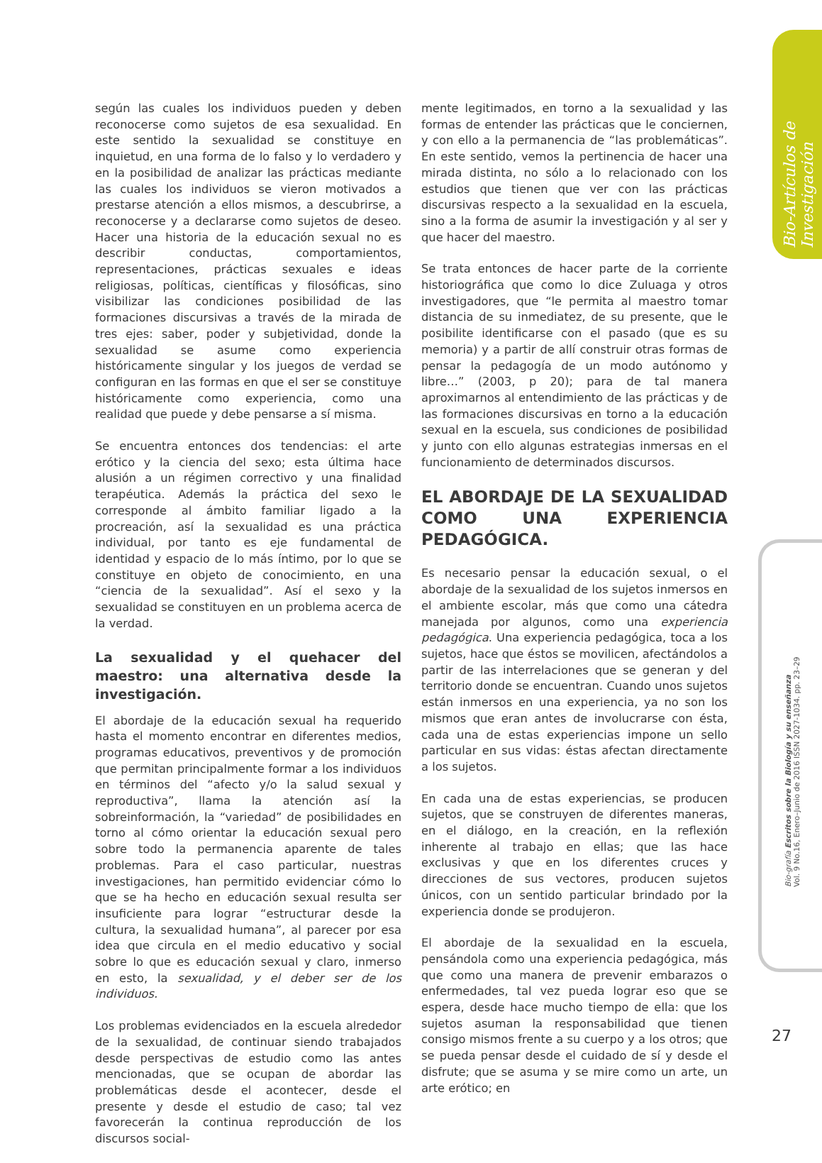Bio-Artículos de Investigación
Bio-grafía Escritos sobre la Biología y su enseñanza
Vol. 9 No.16, Enero–Junio de 2016 ISSN 2027-1034. pp. 23–29
según las cuales los individuos pueden y deben reconocerse como sujetos de esa sexualidad. En este sentido la sexualidad se constituye en inquietud, en una forma de lo falso y lo verdadero y en la posibilidad de analizar las prácticas mediante las cuales los individuos se vieron motivados a prestarse atención a ellos mismos, a descubrirse, a reconocerse y a declararse como sujetos de deseo. Hacer una historia de la educación sexual no es describir conductas, comportamientos, representaciones, prácticas sexuales e ideas religiosas, políticas, científicas y filosóficas, sino visibilizar las condiciones posibilidad de las formaciones discursivas a través de la mirada de tres ejes: saber, poder y subjetividad, donde la sexualidad se asume como experiencia históricamente singular y los juegos de verdad se configuran en las formas en que el ser se constituye históricamente como experiencia, como una realidad que puede y debe pensarse a sí misma.
Se encuentra entonces dos tendencias: el arte erótico y la ciencia del sexo; esta última hace alusión a un régimen correctivo y una finalidad terapéutica. Además la práctica del sexo le corresponde al ámbito familiar ligado a la procreación, así la sexualidad es una práctica individual, por tanto es eje fundamental de identidad y espacio de lo más íntimo, por lo que se constituye en objeto de conocimiento, en una “ciencia de la sexualidad”. Así el sexo y la sexualidad se constituyen en un problema acerca de la verdad.
La sexualidad y el quehacer del maestro: una alternativa desde la investigación.
El abordaje de la educación sexual ha requerido hasta el momento encontrar en diferentes medios, programas educativos, preventivos y de promoción que permitan principalmente formar a los individuos en términos del “afecto y/o la salud sexual y reproductiva”, llama la atención así la sobreinformación, la “variedad” de posibilidades en torno al cómo orientar la educación sexual pero sobre todo la permanencia aparente de tales problemas. Para el caso particular, nuestras investigaciones, han permitido evidenciar cómo lo que se ha hecho en educación sexual resulta ser insuficiente para lograr “estructurar desde la cultura, la sexualidad humana”, al parecer por esa idea que circula en el medio educativo y social sobre lo que es educación sexual y claro, inmerso en esto, la sexualidad, y el deber ser de los individuos.
Los problemas evidenciados en la escuela alrededor de la sexualidad, de continuar siendo trabajados desde perspectivas de estudio como las antes mencionadas, que se ocupan de abordar las problemáticas desde el acontecer, desde el presente y desde el estudio de caso; tal vez favorecerán la continua reproducción de los discursos social-
mente legitimados, en torno a la sexualidad y las formas de entender las prácticas que le conciernen, y con ello a la permanencia de “las problemáticas”. En este sentido, vemos la pertinencia de hacer una mirada distinta, no sólo a lo relacionado con los estudios que tienen que ver con las prácticas discursivas respecto a la sexualidad en la escuela, sino a la forma de asumir la investigación y al ser y que hacer del maestro.
Se trata entonces de hacer parte de la corriente historiográfica que como lo dice Zuluaga y otros investigadores, que “le permita al maestro tomar distancia de su inmediatez, de su presente, que le posibilite identificarse con el pasado (que es su memoria) y a partir de allí construir otras formas de pensar la pedagogía de un modo autónomo y libre…” (2003, p 20); para de tal manera aproximarnos al entendimiento de las prácticas y de las formaciones discursivas en torno a la educación sexual en la escuela, sus condiciones de posibilidad y junto con ello algunas estrategias inmersas en el funcionamiento de determinados discursos.
EL ABORDAJE DE LA SEXUALIDAD COMO UNA EXPERIENCIA PEDAGÓGICA.
Es necesario pensar la educación sexual, o el abordaje de la sexualidad de los sujetos inmersos en el ambiente escolar, más que como una cátedra manejada por algunos, como una experiencia pedagógica. Una experiencia pedagógica, toca a los sujetos, hace que éstos se movilicen, afectándolos a partir de las interrelaciones que se generan y del territorio donde se encuentran. Cuando unos sujetos están inmersos en una experiencia, ya no son los mismos que eran antes de involucrarse con ésta, cada una de estas experiencias impone un sello particular en sus vidas: éstas afectan directamente a los sujetos.
En cada una de estas experiencias, se producen sujetos, que se construyen de diferentes maneras, en el diálogo, en la creación, en la reflexión inherente al trabajo en ellas; que las hace exclusivas y que en los diferentes cruces y direcciones de sus vectores, producen sujetos únicos, con un sentido particular brindado por la experiencia donde se produjeron.
El abordaje de la sexualidad en la escuela, pensándola como una experiencia pedagógica, más que como una manera de prevenir embarazos o enfermedades, tal vez pueda lograr eso que se espera, desde hace mucho tiempo de ella: que los sujetos asuman la responsabilidad que tienen consigo mismos frente a su cuerpo y a los otros; que se pueda pensar desde el cuidado de sí y desde el disfrute; que se asuma y se mire como un arte, un arte erótico; en
27